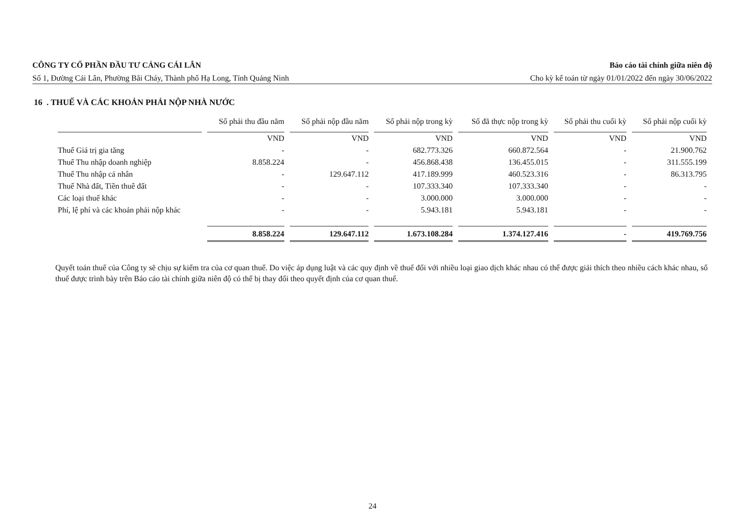CÔNG TY CỔ PHẦN ĐẦU TƯ CẢNG CÁI LÂN Báo cáo tài chính giữa niên độ
Số 1, Đường Cái Lân, Phường Bãi Cháy, Thành phố Hạ Long, Tỉnh Quảng Ninh Cho kỳ kế toán từ ngày 01/01/2022 đến ngày 30/06/2022
16 . THUẾ VÀ CÁC KHOẢN PHẢI NỘP NHÀ NƯỚC
| | Số phải thu đầu năm | Số phải nộp đầu năm | Số phải nộp trong kỳ | Số đã thực nộp trong kỳ | Số phải thu cuối kỳ | Số phải nộp cuối kỳ |
| --- | --- | --- | --- | --- | --- | --- |
| | VND | VND | VND | VND | VND | VND |
| Thuế Giá trị gia tăng | - | - | 682.773.326 | 660.872.564 | - | 21.900.762 |
| Thuế Thu nhập doanh nghiệp | 8.858.224 | - | 456.868.438 | 136.455.015 | - | 311.555.199 |
| Thuế Thu nhập cá nhân | - | 129.647.112 | 417.189.999 | 460.523.316 | - | 86.313.795 |
| Thuế Nhà đất, Tiền thuê đất | - | - | 107.333.340 | 107.333.340 | - | - |
| Các loại thuế khác | - | - | 3.000.000 | 3.000.000 | - | - |
| Phí, lệ phí và các khoản phải nộp khác | - | - | 5.943.181 | 5.943.181 | - | - |
| | 8.858.224 | 129.647.112 | 1.673.108.284 | 1.374.127.416 | - | 419.769.756 |
Quyết toán thuế của Công ty sẽ chịu sự kiểm tra của cơ quan thuế. Do việc áp dụng luật và các quy định về thuế đối với nhiều loại giao dịch khác nhau có thể được giải thích theo nhiều cách khác nhau, số thuế được trình bày trên Báo cáo tài chính giữa niên độ có thể bị thay đổi theo quyết định của cơ quan thuế.
24